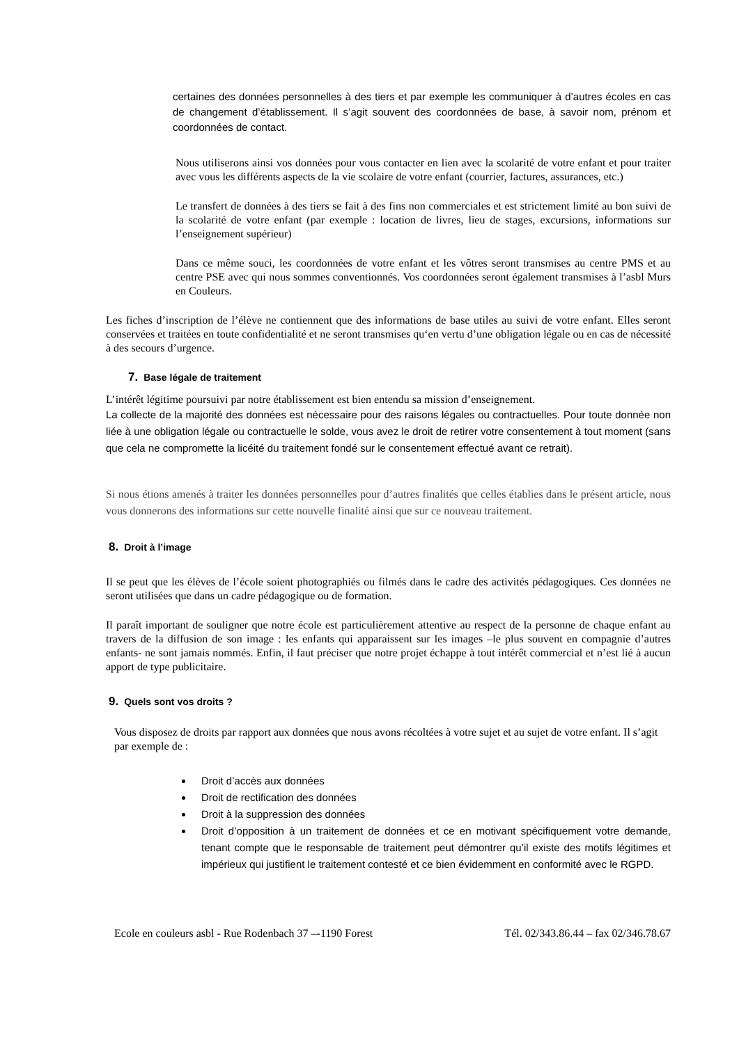certaines des données personnelles à des tiers et par exemple les communiquer à d’autres écoles en cas de changement d’établissement. Il s’agit souvent des coordonnées de base, à savoir nom, prénom et coordonnées de contact.
Nous utiliserons ainsi vos données pour vous contacter en lien avec la scolarité de votre enfant et pour traiter avec vous les différents aspects de la vie scolaire de votre enfant (courrier, factures, assurances, etc.)
Le transfert de données à des tiers se fait à des fins non commerciales et est strictement limité au bon suivi de la scolarité de votre enfant (par exemple : location de livres, lieu de stages, excursions, informations sur l’enseignement supérieur)
Dans ce même souci, les coordonnées de votre enfant et les vôtres seront transmises au centre PMS et au centre PSE avec qui nous sommes conventionnés. Vos coordonnées seront également transmises à l’asbl Murs en Couleurs.
Les fiches d’inscription de l’élève ne contiennent que des informations de base utiles au suivi de votre enfant. Elles seront conservées et traitées en toute confidentialité et ne seront transmises qu‘en vertu d’une obligation légale ou en cas de nécessité à des secours d’urgence.
7. Base légale de traitement
L’intérêt légitime poursuivi par notre établissement est bien entendu sa mission d’enseignement.
La collecte de la majorité des données est nécessaire pour des raisons légales ou contractuelles. Pour toute donnée non liée à une obligation légale ou contractuelle le solde, vous avez le droit de retirer votre consentement à tout moment (sans que cela ne compromette la licéité du traitement fondé sur le consentement effectué avant ce retrait).
Si nous étions amenés à traiter les données personnelles pour d’autres finalités que celles établies dans le présent article, nous vous donnerons des informations sur cette nouvelle finalité ainsi que sur ce nouveau traitement.
8. Droit à l’image
Il se peut que les élèves de l’école soient photographiés ou filmés dans le cadre des activités pédagogiques. Ces données ne seront utilisées que dans un cadre pédagogique ou de formation.
Il paraît important de souligner que notre école est particulièrement attentive au respect de la personne de chaque enfant au travers de la diffusion de son image : les enfants qui apparaissent sur les images –le plus souvent en compagnie d’autres enfants- ne sont jamais nommés. Enfin, il faut préciser que notre projet échappe à tout intérêt commercial et n’est lié à aucun apport de type publicitaire.
9. Quels sont vos droits ?
Vous disposez de droits par rapport aux données que nous avons récoltées à votre sujet et au sujet de votre enfant. Il s’agit par exemple de :
Droit d’accès aux données
Droit de rectification des données
Droit à la suppression des données
Droit d’opposition à un traitement de données et ce en motivant spécifiquement votre demande, tenant compte que le responsable de traitement peut démontrer qu’il existe des motifs légitimes et impérieux qui justifient le traitement contesté et ce bien évidemment en conformité avec le RGPD.
Ecole en couleurs asbl - Rue Rodenbach 37 –-1190 Forest Tél. 02/343.86.44 – fax 02/346.78.67